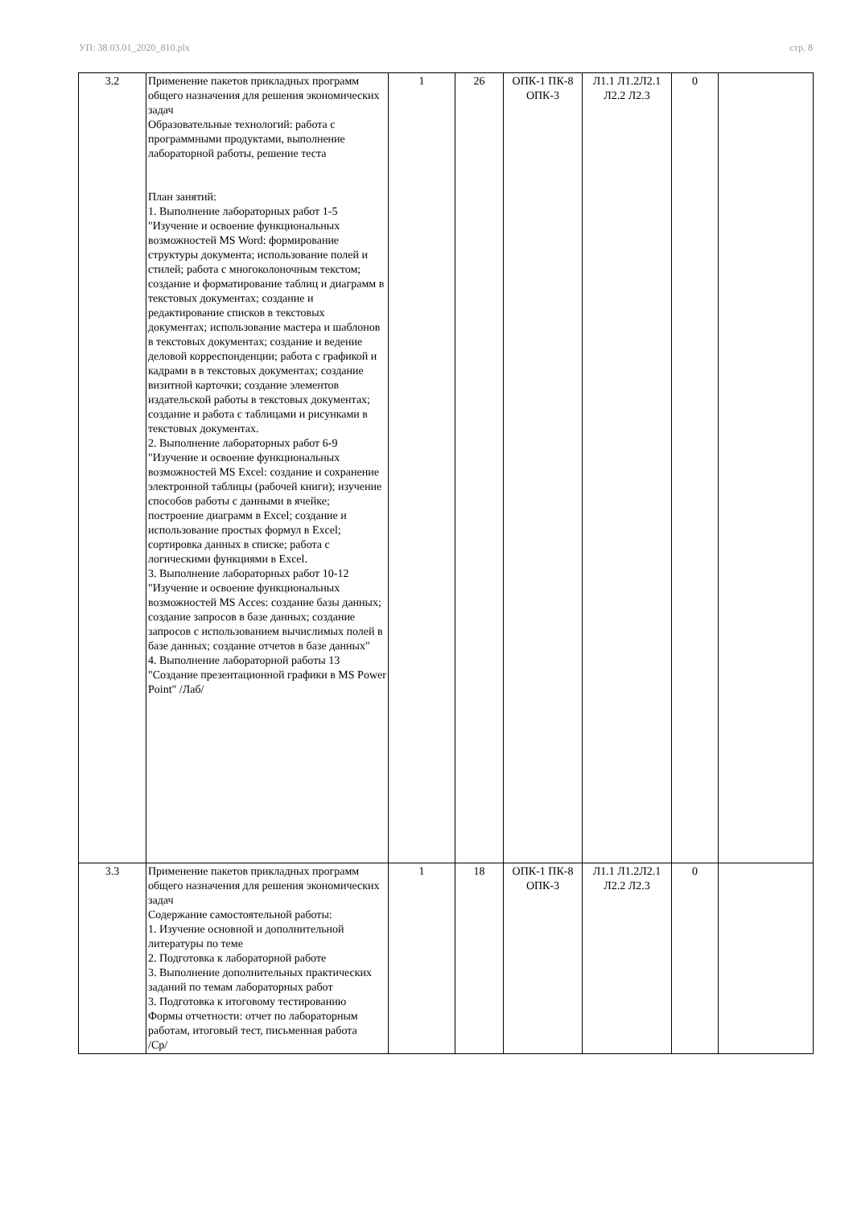УП: 38.03.01_2020_810.plx стр. 8
| 3.2 | Применение пакетов прикладных программ общего назначения для решения экономических задач Образовательные технологий: работа с программными продуктами, выполнение лабораторной работы, решение теста План занятий: 1. Выполнение лабораторных работ 1-5 "Изучение и освоение функциональных возможностей MS Word: формирование структуры документа; использование полей и стилей; работа с многоколоночным текстом; создание и форматирование таблиц и диаграмм в текстовых документах; создание и редактирование списков в текстовых документах; использование мастера и шаблонов в текстовых документах; создание и ведение деловой корреспонденции; работа с графикой и кадрами в в текстовых документах; создание визитной карточки; создание элементов издательской работы в текстовых документах; создание и работа с таблицами и рисунками в текстовых документах. 2. Выполнение лабораторных работ 6-9 "Изучение и освоение функциональных возможностей MS Excel: создание и сохранение электронной таблицы (рабочей книги); изучение способов работы с данными в ячейке; построение диаграмм в Excel; создание и использование простых формул в Excel; сортировка данных в списке; работа с логическими функциями в Excel. 3. Выполнение лабораторных работ 10-12 "Изучение и освоение функциональных возможностей MS Acces: создание базы данных; создание запросов в базе данных; создание запросов с использованием вычислимых полей в базе данных; создание отчетов в базе данных" 4. Выполнение лабораторной работы 13 "Создание презентационной графики в MS Power Point" /Лаб/ | 1 | 26 | ОПК-1 ПК-8 ОПК-3 | Л1.1 Л1.2Л2.1 Л2.2 Л2.3 | 0 | |
| 3.3 | Применение пакетов прикладных программ общего назначения для решения экономических задач Содержание самостоятельной работы: 1. Изучение основной и дополнительной литературы по теме 2. Подготовка к лабораторной работе 3. Выполнение дополнительных практических заданий по темам лабораторных работ 3. Подготовка к итоговому тестированию Формы отчетности: отчет по лабораторным работам, итоговый тест, письменная работа /Ср/ | 1 | 18 | ОПК-1 ПК-8 ОПК-3 | Л1.1 Л1.2Л2.1 Л2.2 Л2.3 | 0 | |